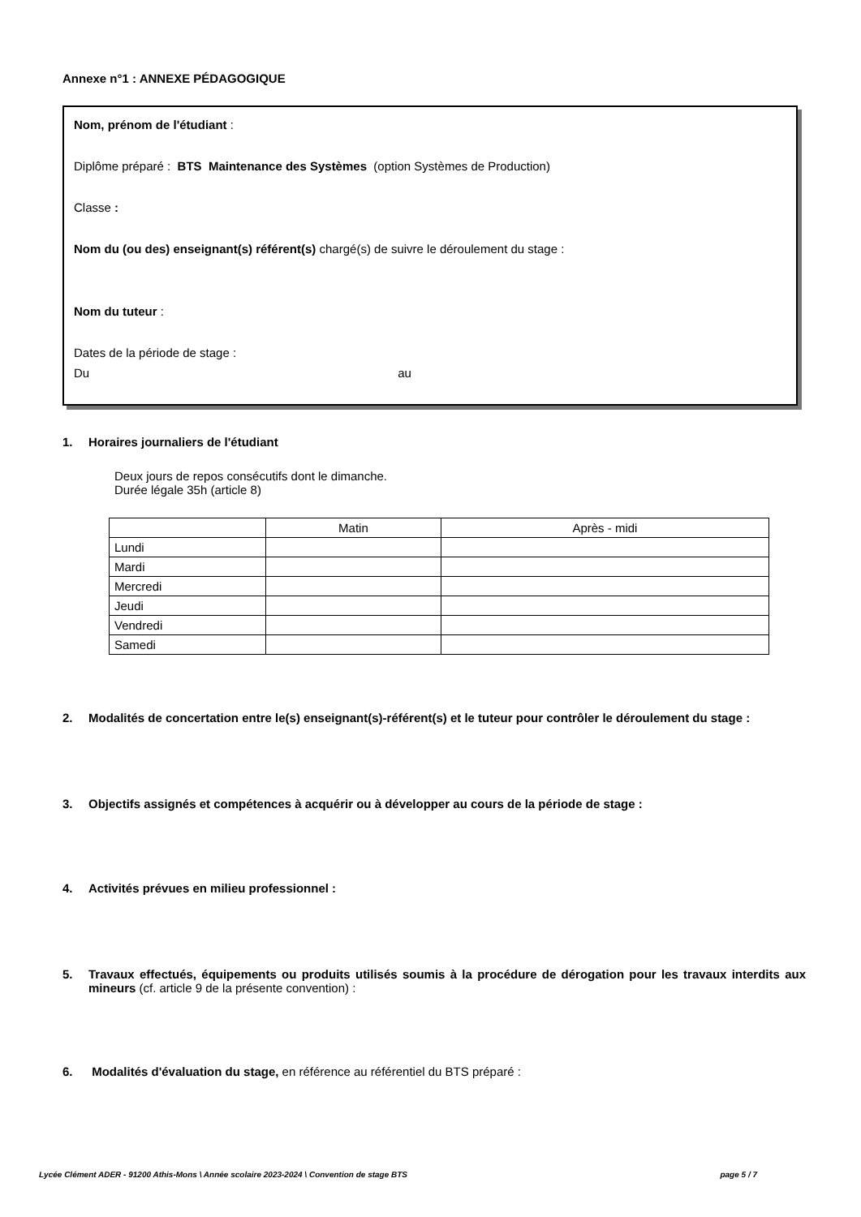Annexe n°1 : ANNEXE PÉDAGOGIQUE
Nom, prénom de l'étudiant :
Diplôme préparé : BTS Maintenance des Systèmes (option Systèmes de Production)
Classe :
Nom du (ou des) enseignant(s) référent(s) chargé(s) de suivre le déroulement du stage :
Nom du tuteur :
Dates de la période de stage :
Du au
1. Horaires journaliers de l'étudiant
Deux jours de repos consécutifs dont le dimanche.
Durée légale 35h (article 8)
| | Matin | Après - midi |
| Lundi | | |
| Mardi | | |
| Mercredi | | |
| Jeudi | | |
| Vendredi | | |
| Samedi | | |
2. Modalités de concertation entre le(s) enseignant(s)-référent(s) et le tuteur pour contrôler le déroulement du stage :
3. Objectifs assignés et compétences à acquérir ou à développer au cours de la période de stage :
4. Activités prévues en milieu professionnel :
5. Travaux effectués, équipements ou produits utilisés soumis à la procédure de dérogation pour les travaux interdits aux mineurs (cf. article 9 de la présente convention) :
6. Modalités d'évaluation du stage, en référence au référentiel du BTS préparé :
Lycée Clément ADER - 91200 Athis-Mons \ Année scolaire 2023-2024 \ Convention de stage BTS page 5 / 7